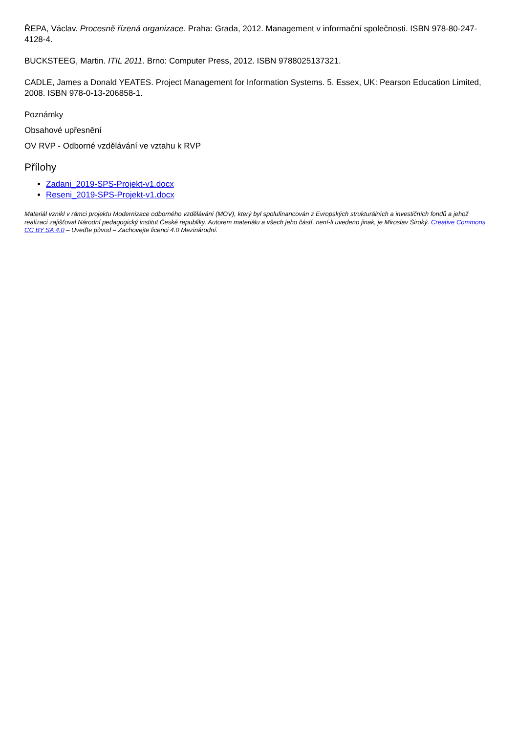ŘEPA, Václav. Procesně řízená organizace. Praha: Grada, 2012. Management v informační společnosti. ISBN 978-80-247-4128-4.
BUCKSTEEG, Martin. ITIL 2011. Brno: Computer Press, 2012. ISBN 9788025137321.
CADLE, James a Donald YEATES. Project Management for Information Systems. 5. Essex, UK: Pearson Education Limited, 2008. ISBN 978-0-13-206858-1.
Poznámky
Obsahové upřesnění
OV RVP - Odborné vzdělávání ve vztahu k RVP
Přílohy
Zadani_2019-SPS-Projekt-v1.docx
Reseni_2019-SPS-Projekt-v1.docx
Materiál vznikl v rámci projektu Modernizace odborného vzdělávání (MOV), který byl spolufinancován z Evropských strukturálních a investičních fondů a jehož realizaci zajišťoval Národní pedagogický institut České republiky. Autorem materiálu a všech jeho částí, není-li uvedeno jinak, je Miroslav Široký. Creative Commons CC BY SA 4.0 – Uveďte původ – Zachovejte licenci 4.0 Mezinárodní.